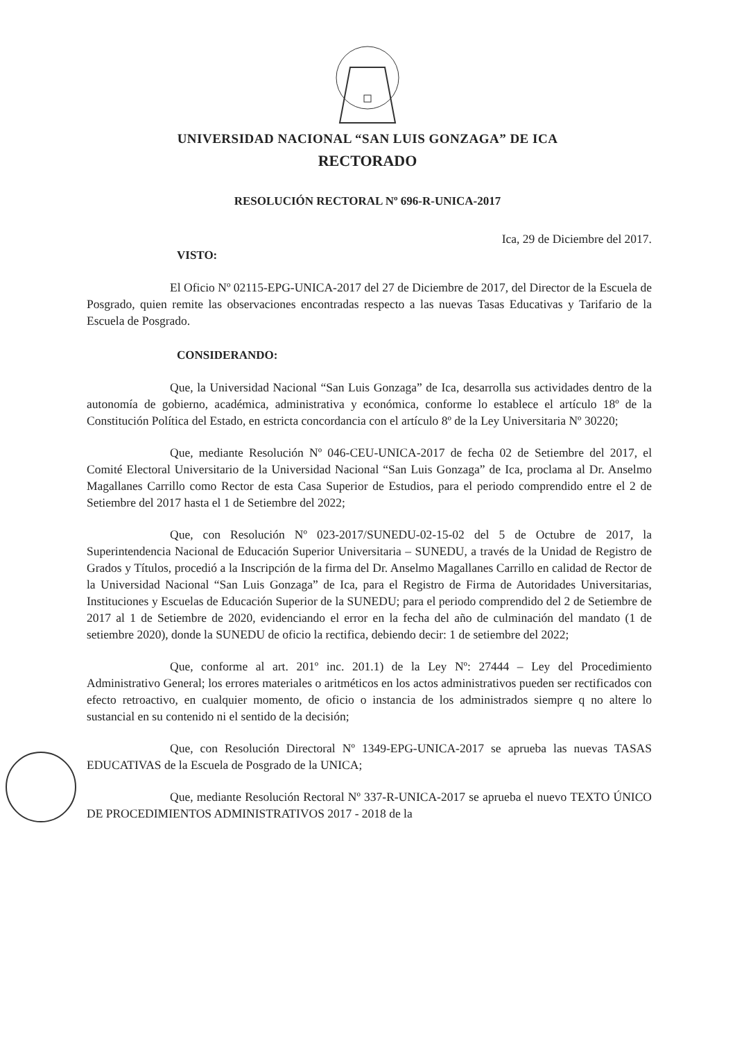UNIVERSIDAD NACIONAL “SAN LUIS GONZAGA” DE ICA
RECTORADO
RESOLUCIÓN RECTORAL Nº 696-R-UNICA-2017
Ica, 29 de Diciembre del 2017.
VISTO:
El Oficio Nº 02115-EPG-UNICA-2017 del 27 de Diciembre de 2017, del Director de la Escuela de Posgrado, quien remite las observaciones encontradas respecto a las nuevas Tasas Educativas y Tarifario de la Escuela de Posgrado.
CONSIDERANDO:
Que, la Universidad Nacional “San Luis Gonzaga” de Ica, desarrolla sus actividades dentro de la autonomía de gobierno, académica, administrativa y económica, conforme lo establece el artículo 18º de la Constitución Política del Estado, en estricta concordancia con el artículo 8º de la Ley Universitaria Nº 30220;
Que, mediante Resolución Nº 046-CEU-UNICA-2017 de fecha 02 de Setiembre del 2017, el Comité Electoral Universitario de la Universidad Nacional “San Luis Gonzaga” de Ica, proclama al Dr. Anselmo Magallanes Carrillo como Rector de esta Casa Superior de Estudios, para el periodo comprendido entre el 2 de Setiembre del 2017 hasta el 1 de Setiembre del 2022;
Que, con Resolución Nº 023-2017/SUNEDU-02-15-02 del 5 de Octubre de 2017, la Superintendencia Nacional de Educación Superior Universitaria – SUNEDU, a través de la Unidad de Registro de Grados y Títulos, procedió a la Inscripción de la firma del Dr. Anselmo Magallanes Carrillo en calidad de Rector de la Universidad Nacional “San Luis Gonzaga” de Ica, para el Registro de Firma de Autoridades Universitarias, Instituciones y Escuelas de Educación Superior de la SUNEDU; para el periodo comprendido del 2 de Setiembre de 2017 al 1 de Setiembre de 2020, evidenciando el error en la fecha del año de culminación del mandato (1 de setiembre 2020), donde la SUNEDU de oficio la rectifica, debiendo decir: 1 de setiembre del 2022;
Que, conforme al art. 201º inc. 201.1) de la Ley Nº: 27444 – Ley del Procedimiento Administrativo General; los errores materiales o aritméticos en los actos administrativos pueden ser rectificados con efecto retroactivo, en cualquier momento, de oficio o instancia de los administrados siempre q no altere lo sustancial en su contenido ni el sentido de la decisión;
Que, con Resolución Directoral Nº 1349-EPG-UNICA-2017 se aprueba las nuevas TASAS EDUCATIVAS de la Escuela de Posgrado de la UNICA;
Que, mediante Resolución Rectoral Nº 337-R-UNICA-2017 se aprueba el nuevo TEXTO ÚNICO DE PROCEDIMIENTOS ADMINISTRATIVOS 2017 - 2018 de la